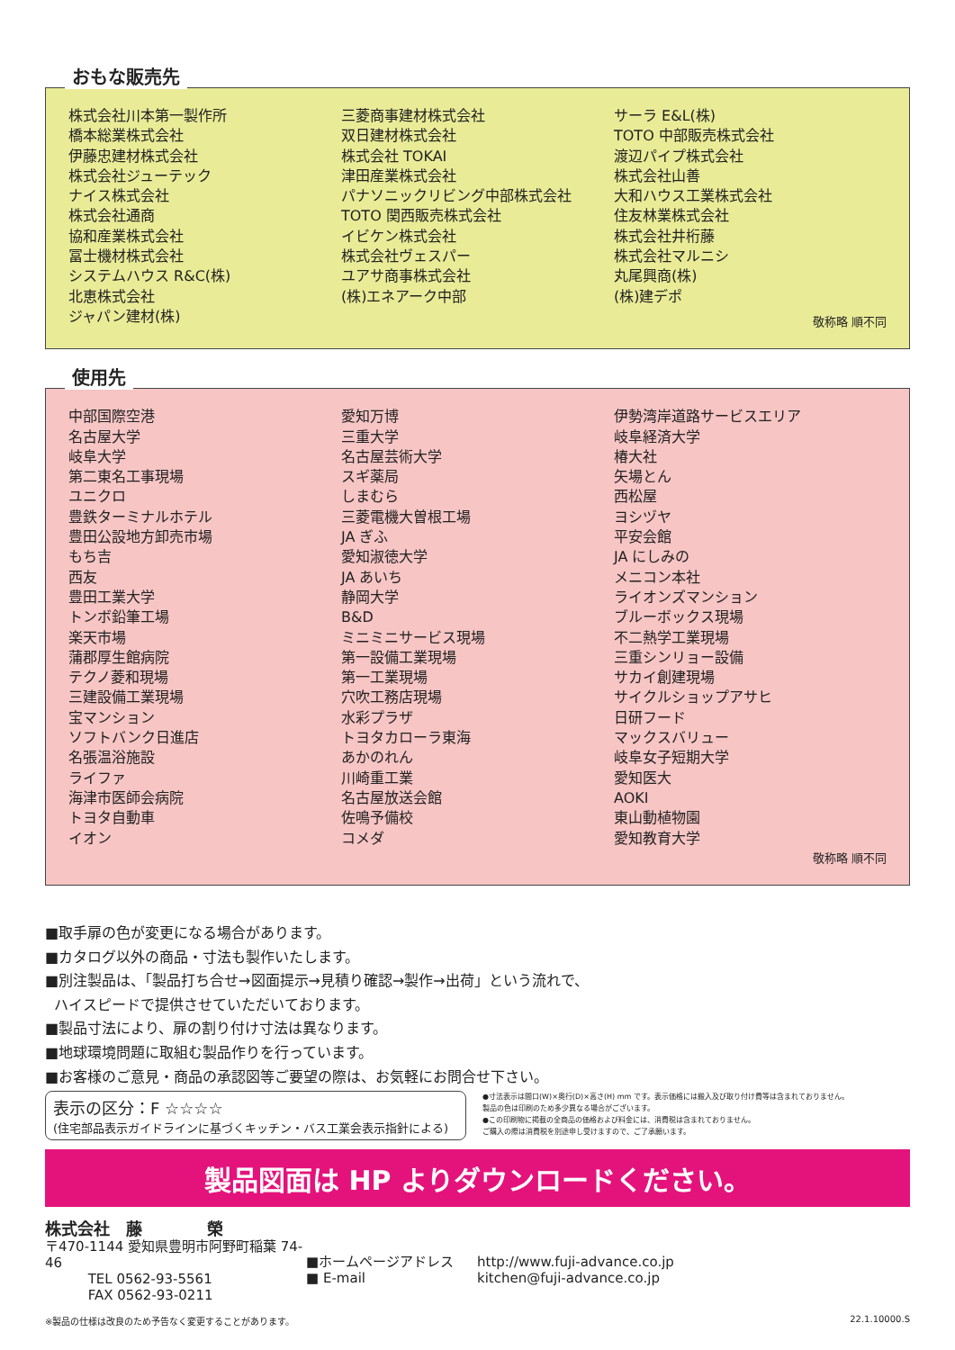おもな販売先
株式会社川本第一製作所
橋本総業株式会社
伊藤忠建材株式会社
株式会社ジューテック
ナイス株式会社
株式会社通商
協和産業株式会社
冨士機材株式会社
システムハウス R&C(株)
北恵株式会社
ジャパン建材(株)
三菱商事建材株式会社
双日建材株式会社
株式会社 TOKAI
津田産業株式会社
パナソニックリビング中部株式会社
TOTO 関西販売株式会社
イビケン株式会社
株式会社ヴェスパー
ユアサ商事株式会社
(株)エネアーク中部
サーラ E&L(株)
TOTO 中部販売株式会社
渡辺パイプ株式会社
株式会社山善
大和ハウス工業株式会社
住友林業株式会社
株式会社井桁藤
株式会社マルニシ
丸尾興商(株)
(株)建デポ
敬称略 順不同
使用先
中部国際空港
名古屋大学
岐阜大学
第二東名工事現場
ユニクロ
豊鉄ターミナルホテル
豊田公設地方卸売市場
もち吉
西友
豊田工業大学
トンボ鉛筆工場
楽天市場
蒲郡厚生館病院
テクノ菱和現場
三建設備工業現場
宝マンション
ソフトバンク日進店
名張温浴施設
ライファ
海津市医師会病院
トヨタ自動車
イオン
愛知万博
三重大学
名古屋芸術大学
スギ薬局
しまむら
三菱電機大曽根工場
JA ぎふ
愛知淑徳大学
JA あいち
静岡大学
B&D
ミニミニサービス現場
第一設備工業現場
第一工業現場
穴吹工務店現場
水彩プラザ
トヨタカローラ東海
あかのれん
川崎重工業
名古屋放送会館
佐鳴予備校
コメダ
伊勢湾岸道路サービスエリア
岐阜経済大学
椿大社
矢場とん
西松屋
ヨシヅヤ
平安会館
JA にしみの
メニコン本社
ライオンズマンション
ブルーボックス現場
不二熱学工業現場
三重シンリョー設備
サカイ創建現場
サイクルショップアサヒ
日研フード
マックスバリュー
岐阜女子短期大学
愛知医大
AOKI
東山動植物園
愛知教育大学
敬称略 順不同
■取手扉の色が変更になる場合があります。
■カタログ以外の商品・寸法も製作いたします。
■別注製品は、「製品打ち合せ→図面提示→見積り確認→製作→出荷」という流れで、
ハイスピードで提供させていただいております。
■製品寸法により、扉の割り付け寸法は異なります。
■地球環境問題に取組む製品作りを行っています。
■お客様のご意見・商品の承認図等ご要望の際は、お気軽にお問合せ下さい。
表示の区分：F ☆☆☆☆
(住宅部品表示ガイドラインに基づくキッチン・バス工業会表示指針による)
●寸法表示は間口(W)×奥行(D)×高さ(H) mm です。表示価格には搬入及び取り付け費等は含まれておりません。
製品の色は印刷のため多少異なる場合がございます。
●この印刷物に掲載の全商品の価格および料金には、消費税は含まれておりません。
ご購入の際は消費税を別途申し受けますので、ご了承願います。
製品図面は HP よりダウンロードください。
株式会社　藤　　　　榮
〒470-1144 愛知県豊明市阿野町稲葉 74-46
TEL 0562-93-5561
FAX 0562-93-0211
■ホームページアドレス
■ E-mail
http://www.fuji-advance.co.jp
kitchen@fuji-advance.co.jp
※製品の仕様は改良のため予告なく変更することがあります。 22.1.10000.S